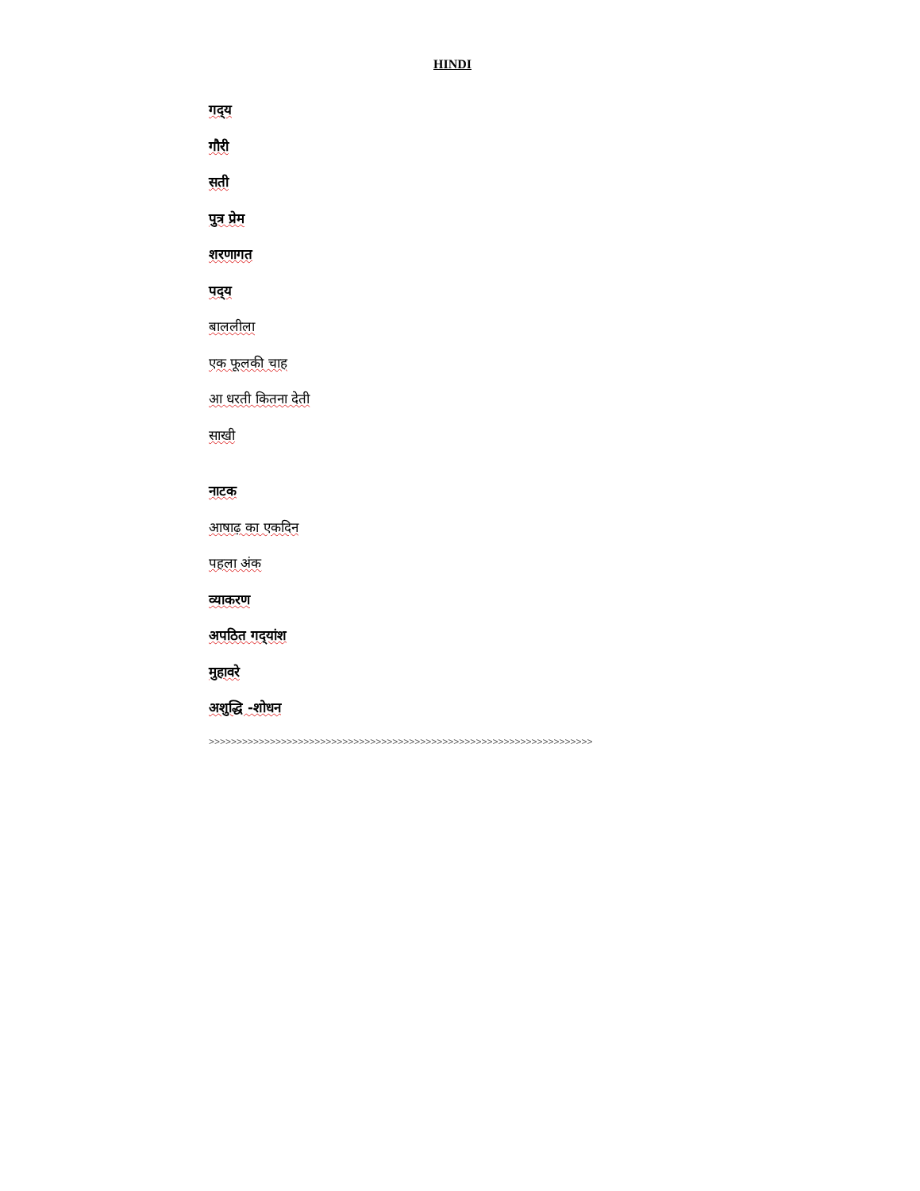HINDI
गद्‌य
गौरी
सती
पुत्र प्रेम
शरणागत
पद्‌य
बाललीला
एक फूलकी चाह
आ धरती कितना देती
साखी
नाटक
आषाढ़ का एकदिन
पहला अंक
व्याकरण
अपठित गद्‌यांश
मुहावरे
अशुद्धि -शोधन
>>>>>>>>>>>>>>>>>>>>>>>>>>>>>>>>>>>>>>>>>>>>>>>>>>>>>>>>>>>>>>>>>>>>>